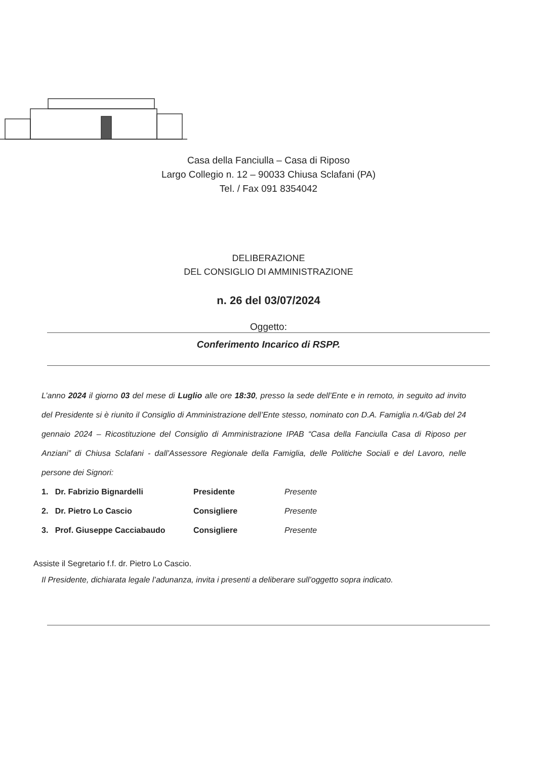Casa della Fanciulla – Casa di Riposo
Largo Collegio n. 12 – 90033 Chiusa Sclafani (PA)
Tel. / Fax 091 8354042
DELIBERAZIONE
DEL CONSIGLIO DI AMMINISTRAZIONE
n. 26 del 03/07/2024
Oggetto:
Conferimento Incarico di RSPP.
L’anno 2024 il giorno 03 del mese di Luglio alle ore 18:30, presso la sede dell’Ente e in remoto, in seguito ad invito del Presidente si è riunito il Consiglio di Amministrazione dell’Ente stesso, nominato con D.A. Famiglia n.4/Gab del 24 gennaio 2024 – Ricostituzione del Consiglio di Amministrazione IPAB “Casa della Fanciulla Casa di Riposo per Anziani” di Chiusa Sclafani - dall’Assessore Regionale della Famiglia, delle Politiche Sociali e del Lavoro, nelle persone dei Signori:
| 1. Dr. Fabrizio Bignardelli | Presidente | Presente |
| 2. Dr. Pietro Lo Cascio | Consigliere | Presente |
| 3. Prof. Giuseppe Cacciabaudo | Consigliere | Presente |
Assiste il Segretario f.f. dr. Pietro Lo Cascio.
Il Presidente, dichiarata legale l’adunanza, invita i presenti a deliberare sull’oggetto sopra indicato.